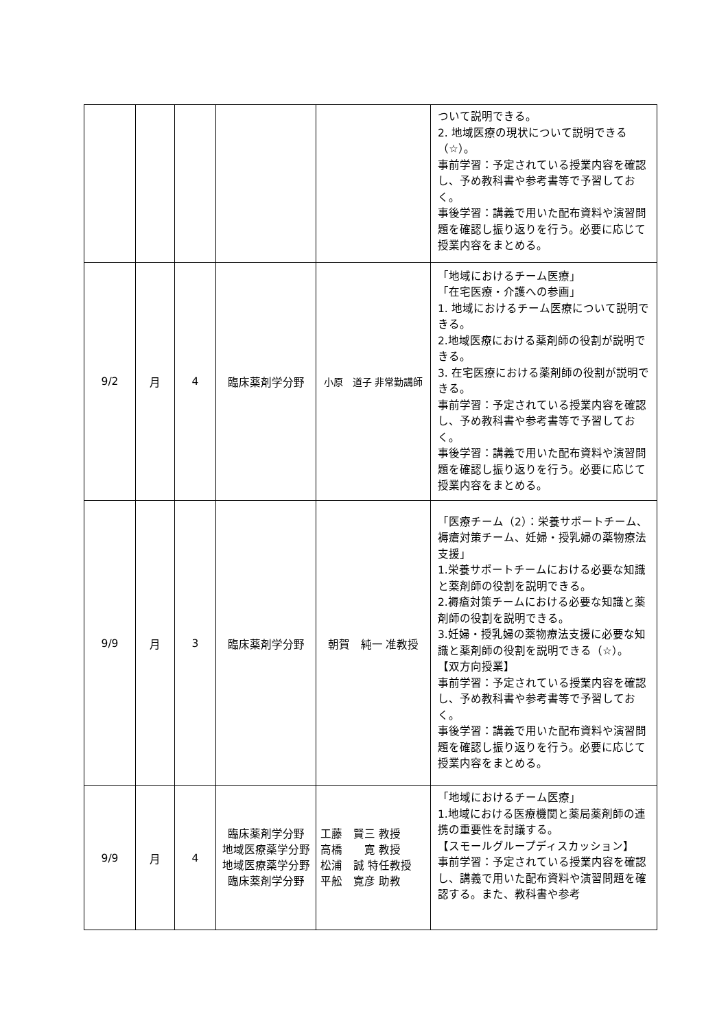| | | | | | ついて説明できる。 2. 地域医療の現状について説明できる（☆）。 事前学習：予定されている授業内容を確認し、予め教科書や参考書等で予習しておく。 事後学習：講義で用いた配布資料や演習問題を確認し振り返りを行う。必要に応じて授業内容をまとめる。 |
| 9/2 | 月 | 4 | 臨床薬剤学分野 | 小原 道子 非常勤講師 | 「地域におけるチーム医療」 「在宅医療・介護への参画」 1. 地域におけるチーム医療について説明できる。 2.地域医療における薬剤師の役割が説明できる。 3. 在宅医療における薬剤師の役割が説明できる。 事前学習：予定されている授業内容を確認し、予め教科書や参考書等で予習しておく。 事後学習：講義で用いた配布資料や演習問題を確認し振り返りを行う。必要に応じて授業内容をまとめる。 |
| 9/9 | 月 | 3 | 臨床薬剤学分野 | 朝賀 純一 准教授 | 「医療チーム（2）：栄養サポートチーム、褥瘡対策チーム、妊婦・授乳婦の薬物療法支援」 1.栄養サポートチームにおける必要な知識と薬剤師の役割を説明できる。 2.褥瘡対策チームにおける必要な知識と薬剤師の役割を説明できる。 3.妊婦・授乳婦の薬物療法支援に必要な知識と薬剤師の役割を説明できる（☆）。 【双方向授業】 事前学習：予定されている授業内容を確認し、予め教科書や参考書等で予習しておく。 事後学習：講義で用いた配布資料や演習問題を確認し振り返りを行う。必要に応じて授業内容をまとめる。 |
| 9/9 | 月 | 4 | 臨床薬剤学分野 地域医療薬学分野 地域医療薬学分野 臨床薬剤学分野 | 工藤 賢三 教授 高橋 寛 教授 松浦 誠 特任教授 平舩 寛彦 助教 | 「地域におけるチーム医療」 1.地域における医療機関と薬局薬剤師の連携の重要性を討議する。 【スモールグループディスカッション】 事前学習：予定されている授業内容を確認し、講義で用いた配布資料や演習問題を確認する。また、教科書や参考 |